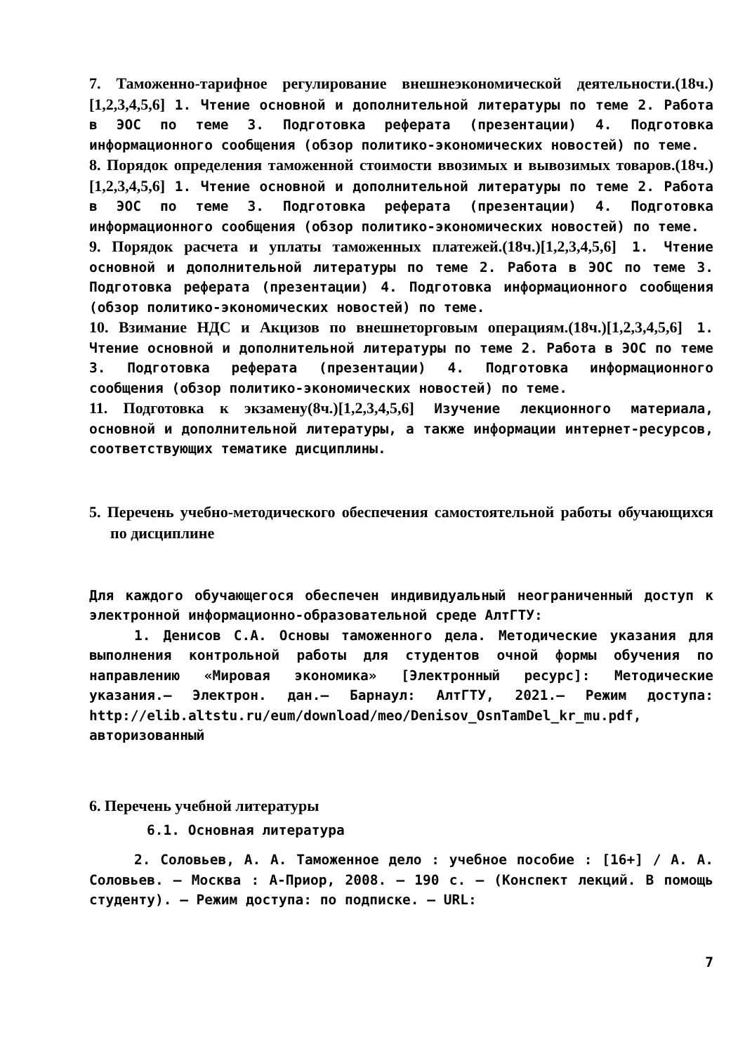7. Таможенно-тарифное регулирование внешнеэкономической деятельности.(18ч.)[1,2,3,4,5,6] 1. Чтение основной и дополнительной литературы по теме 2. Работа в ЭОС по теме 3. Подготовка реферата (презентации) 4. Подготовка информационного сообщения (обзор политико-экономических новостей) по теме.
8. Порядок определения таможенной стоимости ввозимых и вывозимых товаров.(18ч.)[1,2,3,4,5,6] 1. Чтение основной и дополнительной литературы по теме 2. Работа в ЭОС по теме 3. Подготовка реферата (презентации) 4. Подготовка информационного сообщения (обзор политико-экономических новостей) по теме.
9. Порядок расчета и уплаты таможенных платежей.(18ч.)[1,2,3,4,5,6] 1. Чтение основной и дополнительной литературы по теме 2. Работа в ЭОС по теме 3. Подготовка реферата (презентации) 4. Подготовка информационного сообщения (обзор политико-экономических новостей) по теме.
10. Взимание НДС и Акцизов по внешнеторговым операциям.(18ч.)[1,2,3,4,5,6] 1. Чтение основной и дополнительной литературы по теме 2. Работа в ЭОС по теме 3. Подготовка реферата (презентации) 4. Подготовка информационного сообщения (обзор политико-экономических новостей) по теме.
11. Подготовка к экзамену(8ч.)[1,2,3,4,5,6] Изучение лекционного материала, основной и дополнительной литературы, а также информации интернет-ресурсов, соответствующих тематике дисциплины.
5. Перечень учебно-методического обеспечения самостоятельной работы обучающихся по дисциплине
Для каждого обучающегося обеспечен индивидуальный неограниченный доступ к электронной информационно-образовательной среде АлтГТУ:
1. Денисов С.А. Основы таможенного дела. Методические указания для выполнения контрольной работы для студентов очной формы обучения по направлению «Мировая экономика» [Электронный ресурс]: Методические указания.– Электрон. дан.– Барнаул: АлтГТУ, 2021.– Режим доступа: http://elib.altstu.ru/eum/download/meo/Denisov_OsnTamDel_kr_mu.pdf, авторизованный
6. Перечень учебной литературы
6.1. Основная литература
2. Соловьев, А. А. Таможенное дело : учебное пособие : [16+] / А. А. Соловьев. – Москва : А-Приор, 2008. – 190 с. – (Конспект лекций. В помощь студенту). – Режим доступа: по подписке. – URL:
7